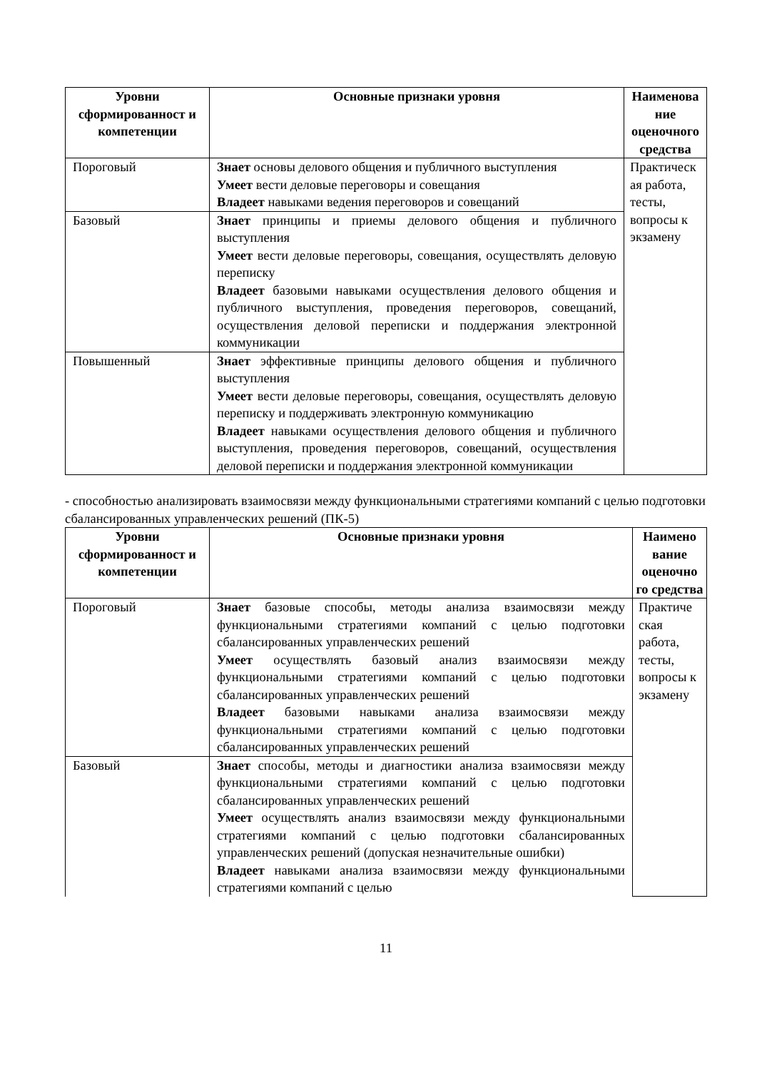| Уровни сформированност и компетенции | Основные признаки уровня | Наименова ние оценочного средства |
| --- | --- | --- |
| Пороговый | Знает основы делового общения и публичного выступления Умеет вести деловые переговоры и совещания Владеет навыками ведения переговоров и совещаний | Практическ ая работа, тесты, вопросы к экзамену |
| Базовый | Знает принципы и приемы делового общения и публичного выступления Умеет вести деловые переговоры, совещания, осуществлять деловую переписку Владеет базовыми навыками осуществления делового общения и публичного выступления, проведения переговоров, совещаний, осуществления деловой переписки и поддержания электронной коммуникации | |
| Повышенный | Знает эффективные принципы делового общения и публичного выступления Умеет вести деловые переговоры, совещания, осуществлять деловую переписку и поддерживать электронную коммуникацию Владеет навыками осуществления делового общения и публичного выступления, проведения переговоров, совещаний, осуществления деловой переписки и поддержания электронной коммуникации | |
- способностью анализировать взаимосвязи между функциональными стратегиями компаний с целью подготовки сбалансированных управленческих решений (ПК-5)
| Уровни сформированност и компетенции | Основные признаки уровня | Наимено вание оценочно го средства |
| --- | --- | --- |
| Пороговый | Знает базовые способы, методы анализа взаимосвязи между функциональными стратегиями компаний с целью подготовки сбалансированных управленческих решений Умеет осуществлять базовый анализ взаимосвязи между функциональными стратегиями компаний с целью подготовки сбалансированных управленческих решений Владеет базовыми навыками анализа взаимосвязи между функциональными стратегиями компаний с целью подготовки сбалансированных управленческих решений | Практиче ская работа, тесты, вопросы к экзамену |
| Базовый | Знает способы, методы и диагностики анализа взаимосвязи между функциональными стратегиями компаний с целью подготовки сбалансированных управленческих решений Умеет осуществлять анализ взаимосвязи между функциональными стратегиями компаний с целью подготовки сбалансированных управленческих решений (допуская незначительные ошибки) Владеет навыками анализа взаимосвязи между функциональными стратегиями компаний с целью | |
11